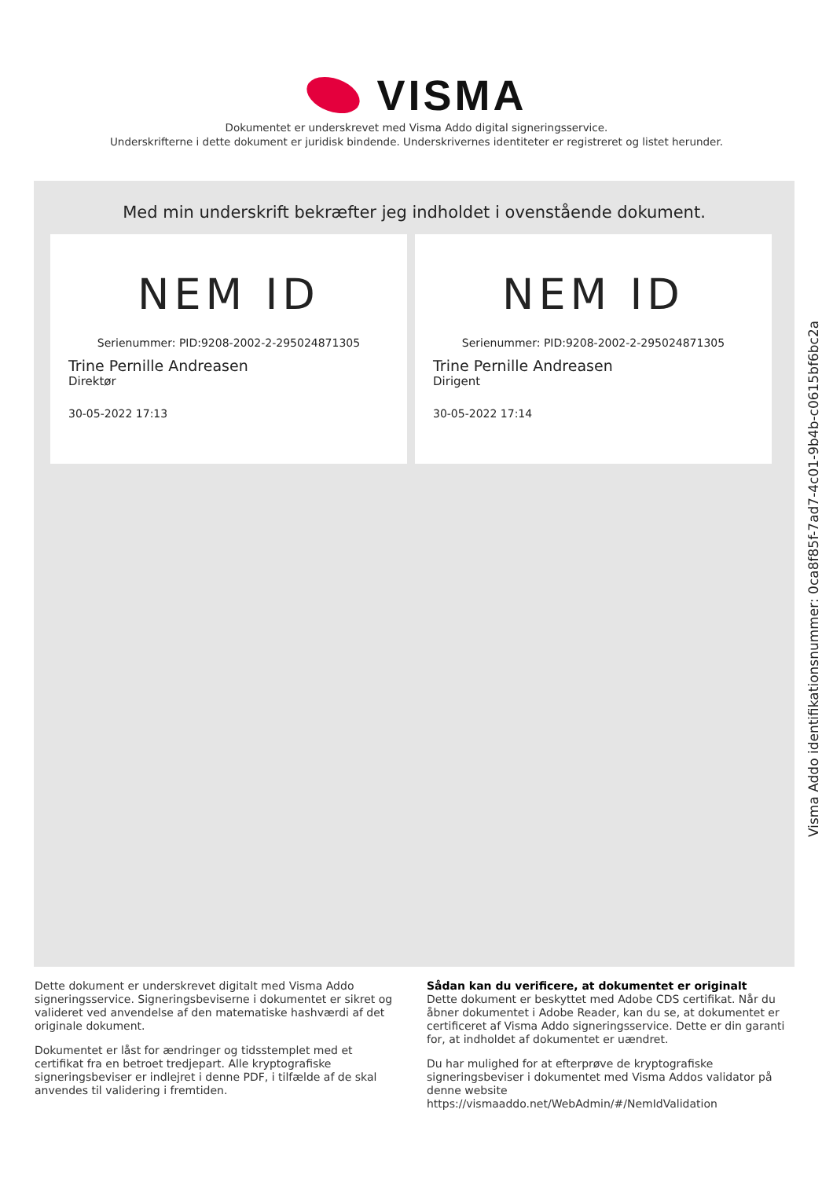VISMA
Dokumentet er underskrevet med Visma Addo digital signeringsservice.
Underskrifterne i dette dokument er juridisk bindende. Underskrivernes identiteter er registreret og listet herunder.
Med min underskrift bekræfter jeg indholdet i ovenstående dokument.
NEM ID
Serienummer: PID:9208-2002-2-295024871305
Trine Pernille Andreasen
Direktør
30-05-2022 17:13
NEM ID
Serienummer: PID:9208-2002-2-295024871305
Trine Pernille Andreasen
Dirigent
30-05-2022 17:14
Dette dokument er underskrevet digitalt med Visma Addo signeringsservice. Signeringsbeviserne i dokumentet er sikret og valideret ved anvendelse af den matematiske hashværdi af det originale dokument.
Dokumentet er låst for ændringer og tidsstemplet med et certifikat fra en betroet tredjepart. Alle kryptografiske signeringsbeviser er indlejret i denne PDF, i tilfælde af de skal anvendes til validering i fremtiden.
Sådan kan du verificere, at dokumentet er originalt
Dette dokument er beskyttet med Adobe CDS certifikat. Når du åbner dokumentet i Adobe Reader, kan du se, at dokumentet er certificeret af Visma Addo signeringsservice. Dette er din garanti for, at indholdet af dokumentet er uændret.
Du har mulighed for at efterprøve de kryptografiske signeringsbeviser i dokumentet med Visma Addos validator på denne website https://vismaaddo.net/WebAdmin/#/NemIdValidation
Visma Addo identifikationsnummer: 0ca8f85f-7ad7-4c01-9b4b-c0615bf6bc2a